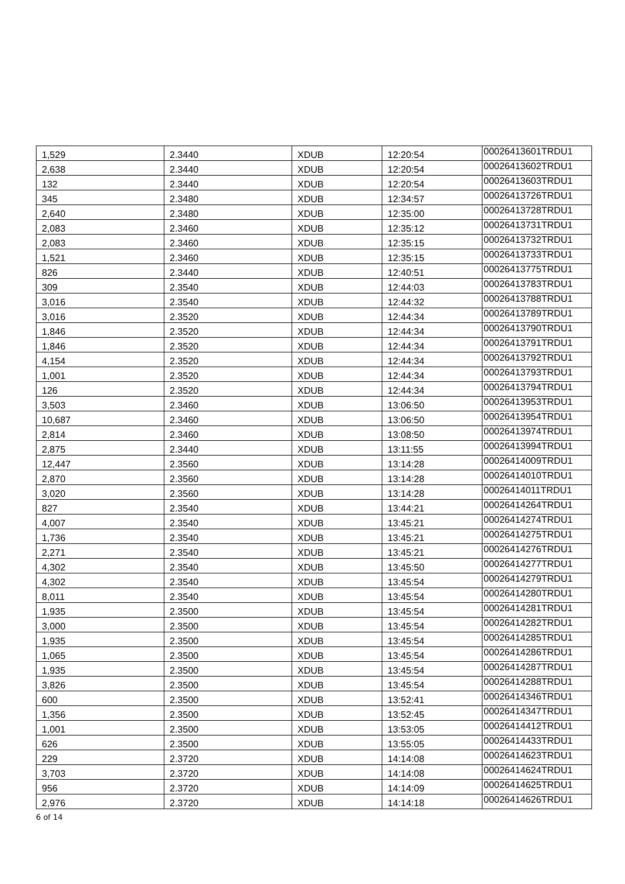| 1,529 | 2.3440 | XDUB | 12:20:54 | 00026413601TRDU1 |
| 2,638 | 2.3440 | XDUB | 12:20:54 | 00026413602TRDU1 |
| 132 | 2.3440 | XDUB | 12:20:54 | 00026413603TRDU1 |
| 345 | 2.3480 | XDUB | 12:34:57 | 00026413726TRDU1 |
| 2,640 | 2.3480 | XDUB | 12:35:00 | 00026413728TRDU1 |
| 2,083 | 2.3460 | XDUB | 12:35:12 | 00026413731TRDU1 |
| 2,083 | 2.3460 | XDUB | 12:35:15 | 00026413732TRDU1 |
| 1,521 | 2.3460 | XDUB | 12:35:15 | 00026413733TRDU1 |
| 826 | 2.3440 | XDUB | 12:40:51 | 00026413775TRDU1 |
| 309 | 2.3540 | XDUB | 12:44:03 | 00026413783TRDU1 |
| 3,016 | 2.3540 | XDUB | 12:44:32 | 00026413788TRDU1 |
| 3,016 | 2.3520 | XDUB | 12:44:34 | 00026413789TRDU1 |
| 1,846 | 2.3520 | XDUB | 12:44:34 | 00026413790TRDU1 |
| 1,846 | 2.3520 | XDUB | 12:44:34 | 00026413791TRDU1 |
| 4,154 | 2.3520 | XDUB | 12:44:34 | 00026413792TRDU1 |
| 1,001 | 2.3520 | XDUB | 12:44:34 | 00026413793TRDU1 |
| 126 | 2.3520 | XDUB | 12:44:34 | 00026413794TRDU1 |
| 3,503 | 2.3460 | XDUB | 13:06:50 | 00026413953TRDU1 |
| 10,687 | 2.3460 | XDUB | 13:06:50 | 00026413954TRDU1 |
| 2,814 | 2.3460 | XDUB | 13:08:50 | 00026413974TRDU1 |
| 2,875 | 2.3440 | XDUB | 13:11:55 | 00026413994TRDU1 |
| 12,447 | 2.3560 | XDUB | 13:14:28 | 00026414009TRDU1 |
| 2,870 | 2.3560 | XDUB | 13:14:28 | 00026414010TRDU1 |
| 3,020 | 2.3560 | XDUB | 13:14:28 | 00026414011TRDU1 |
| 827 | 2.3540 | XDUB | 13:44:21 | 00026414264TRDU1 |
| 4,007 | 2.3540 | XDUB | 13:45:21 | 00026414274TRDU1 |
| 1,736 | 2.3540 | XDUB | 13:45:21 | 00026414275TRDU1 |
| 2,271 | 2.3540 | XDUB | 13:45:21 | 00026414276TRDU1 |
| 4,302 | 2.3540 | XDUB | 13:45:50 | 00026414277TRDU1 |
| 4,302 | 2.3540 | XDUB | 13:45:54 | 00026414279TRDU1 |
| 8,011 | 2.3540 | XDUB | 13:45:54 | 00026414280TRDU1 |
| 1,935 | 2.3500 | XDUB | 13:45:54 | 00026414281TRDU1 |
| 3,000 | 2.3500 | XDUB | 13:45:54 | 00026414282TRDU1 |
| 1,935 | 2.3500 | XDUB | 13:45:54 | 00026414285TRDU1 |
| 1,065 | 2.3500 | XDUB | 13:45:54 | 00026414286TRDU1 |
| 1,935 | 2.3500 | XDUB | 13:45:54 | 00026414287TRDU1 |
| 3,826 | 2.3500 | XDUB | 13:45:54 | 00026414288TRDU1 |
| 600 | 2.3500 | XDUB | 13:52:41 | 00026414346TRDU1 |
| 1,356 | 2.3500 | XDUB | 13:52:45 | 00026414347TRDU1 |
| 1,001 | 2.3500 | XDUB | 13:53:05 | 00026414412TRDU1 |
| 626 | 2.3500 | XDUB | 13:55:05 | 00026414433TRDU1 |
| 229 | 2.3720 | XDUB | 14:14:08 | 00026414623TRDU1 |
| 3,703 | 2.3720 | XDUB | 14:14:08 | 00026414624TRDU1 |
| 956 | 2.3720 | XDUB | 14:14:09 | 00026414625TRDU1 |
| 2,976 | 2.3720 | XDUB | 14:14:18 | 00026414626TRDU1 |
6 of 14